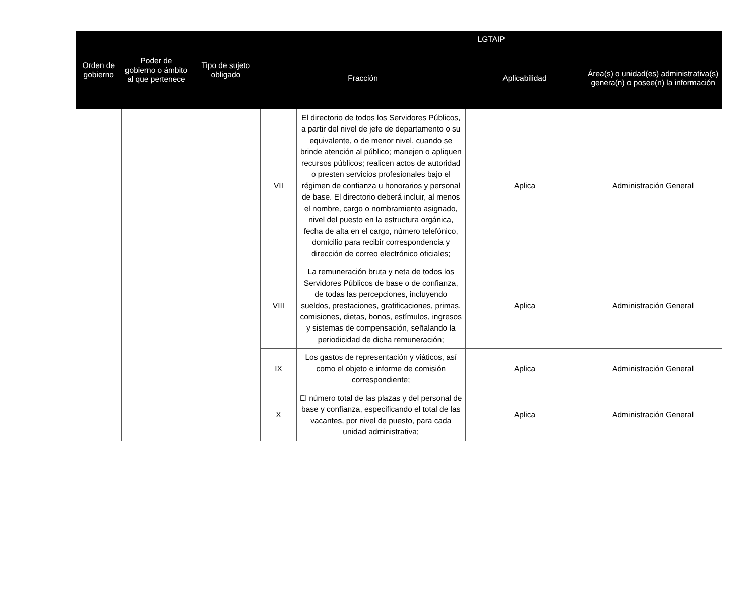| Orden de gobierno | Poder de gobierno o ámbito al que pertenece | Tipo de sujeto obligado | LGTAIP | | | |
| --- | --- | --- | --- | --- | --- | --- |
| | | | Fracción | | Aplicabilidad | Área(s) o unidad(es) administrativa(s) genera(n) o posee(n) la información |
| | | | VII | El directorio de todos los Servidores Públicos, a partir del nivel de jefe de departamento o su equivalente, o de menor nivel, cuando se brinde atención al público; manejen o apliquen recursos públicos; realicen actos de autoridad o presten servicios profesionales bajo el régimen de confianza u honorarios y personal de base. El directorio deberá incluir, al menos el nombre, cargo o nombramiento asignado, nivel del puesto en la estructura orgánica, fecha de alta en el cargo, número telefónico, domicilio para recibir correspondencia y dirección de correo electrónico oficiales; | Aplica | Administración General |
| | | | VIII | La remuneración bruta y neta de todos los Servidores Públicos de base o de confianza, de todas las percepciones, incluyendo sueldos, prestaciones, gratificaciones, primas, comisiones, dietas, bonos, estímulos, ingresos y sistemas de compensación, señalando la periodicidad de dicha remuneración; | Aplica | Administración General |
| | | | IX | Los gastos de representación y viáticos, así como el objeto e informe de comisión correspondiente; | Aplica | Administración General |
| | | | X | El número total de las plazas y del personal de base y confianza, especificando el total de las vacantes, por nivel de puesto, para cada unidad administrativa; | Aplica | Administración General |